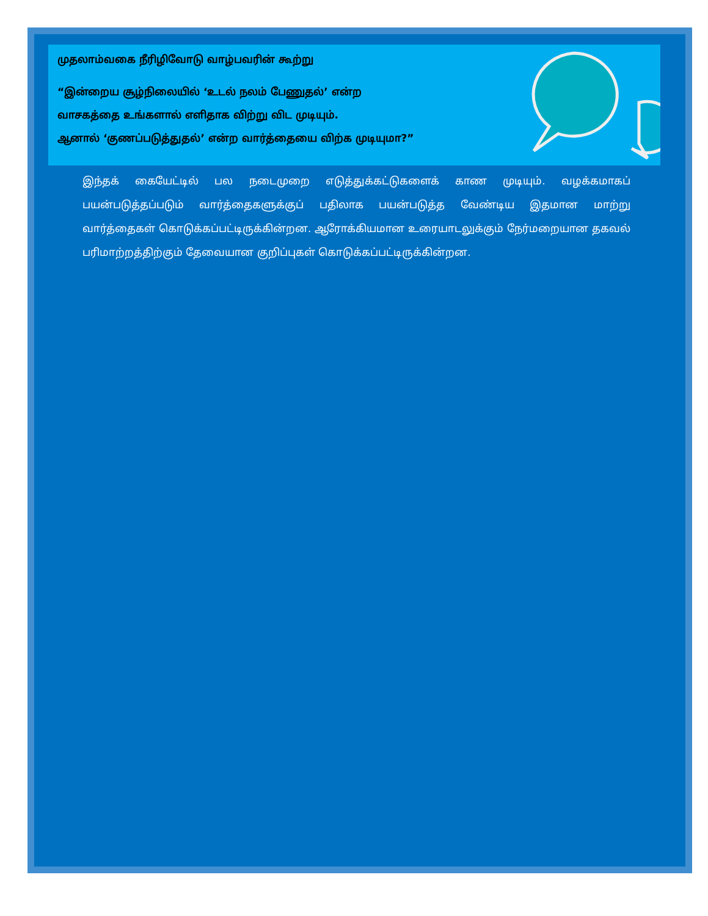முதலாம்வகை நீரிழிவோடு வாழ்பவரின் கூற்று
“இன்றைய சூழ்நிலையில் ‘உடல் நலம் பேணுதல்’ என்ற
வாசகத்தை உங்களால் எளிதாக விற்று விட முடியும்.
ஆனால் ‘குணப்படுத்துதல்’ என்ற வார்த்தையை விற்க முடியுமா?”
இந்தக் கையேட்டில் பல நடைமுறை எடுத்துக்கட்டுகளைக் காண முடியும். வழக்கமாகப் பயன்படுத்தப்படும் வார்த்தைகளுக்குப் பதிலாக பயன்படுத்த வேண்டிய இதமான மாற்று வார்த்தைகள் கொடுக்கப்பட்டிருக்கின்றன. ஆரோக்கியமான உரையாடலுக்கும் நேர்மறையான தகவல் பரிமாற்றத்திற்கும் தேவையான குறிப்புகள் கொடுக்கப்பட்டிருக்கின்றன.